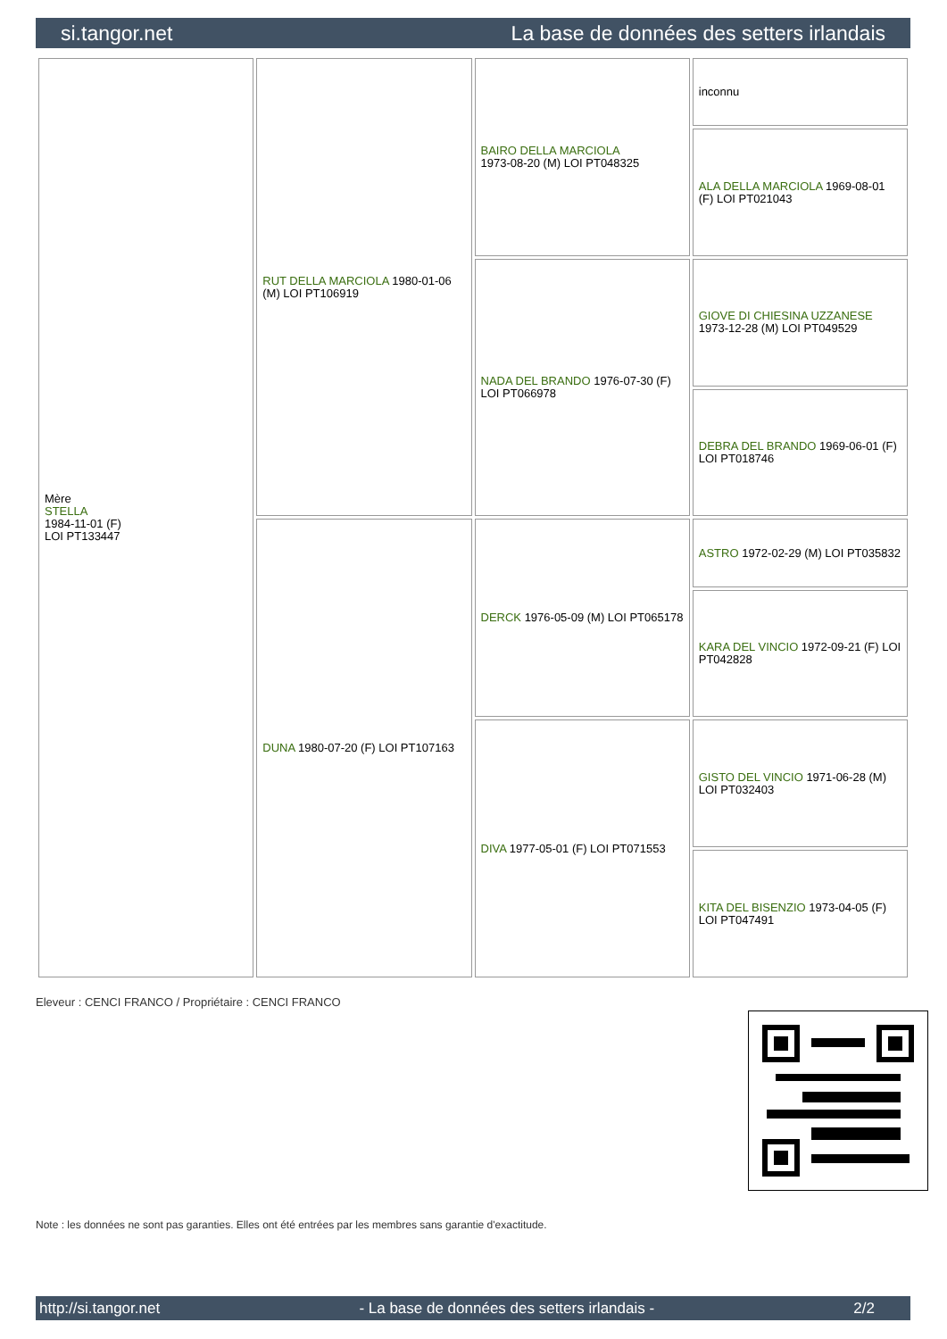si.tangor.net La base de données des setters irlandais
| Mère STELLA 1984-11-01 (F) LOI PT133447 | RUT DELLA MARCIOLA 1980-01-06 (M) LOI PT106919 | BAIRO DELLA MARCIOLA 1973-08-20 (M) LOI PT048325 | inconnu |
| | | | ALA DELLA MARCIOLA 1969-08-01 (F) LOI PT021043 |
| | | NADA DEL BRANDO 1976-07-30 (F) LOI PT066978 | GIOVE DI CHIESINA UZZANESE 1973-12-28 (M) LOI PT049529 |
| | | | DEBRA DEL BRANDO 1969-06-01 (F) LOI PT018746 |
| | DUNA 1980-07-20 (F) LOI PT107163 | DERCK 1976-05-09 (M) LOI PT065178 | ASTRO 1972-02-29 (M) LOI PT035832 |
| | | | KARA DEL VINCIO 1972-09-21 (F) LOI PT042828 |
| | | DIVA 1977-05-01 (F) LOI PT071553 | GISTO DEL VINCIO 1971-06-28 (M) LOI PT032403 |
| | | | KITA DEL BISENZIO 1973-04-05 (F) LOI PT047491 |
Eleveur : CENCI FRANCO / Propriétaire : CENCI FRANCO
Note : les données ne sont pas garanties. Elles ont été entrées par les membres sans garantie d'exactitude.
http://si.tangor.net - La base de données des setters irlandais - 2/2